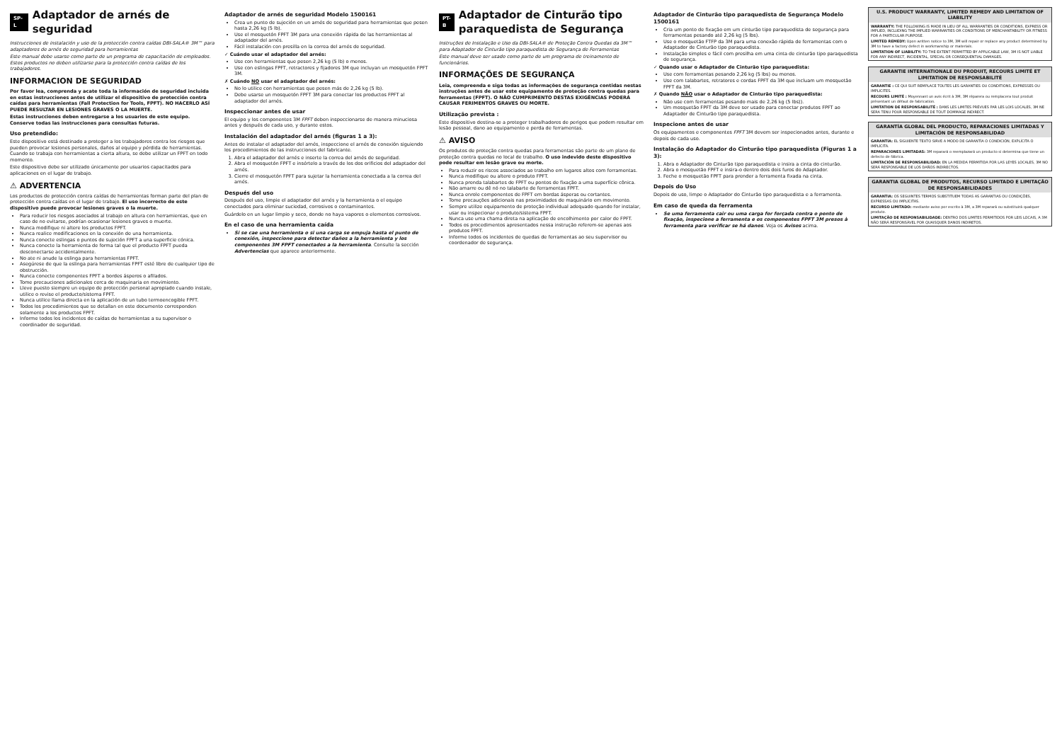SP-L Adaptador de arnés de seguridad
Instrucciones de instalación y uso de la protección contra caídas DBI-SALA® 3M™ para adaptadores de arnés de seguridad para herramientas
Este manual debe usarse como parte de un programa de capacitación de empleados. Estos productos no deben utilizarse para la protección contra caídas de los trabajadores.
INFORMACION DE SEGURIDAD
Por favor lea, comprenda y acate toda la información de seguridad incluida en estas instrucciones antes de utilizar el dispositivo de protección contra caídas para herramientas (Fall Protection for Tools, FPFT). NO HACERLO ASÍ PUEDE RESULTAR EN LESIONES GRAVES O LA MUERTE.
Estas instrucciones deben entregarse a los usuarios de este equipo. Conserve todas las instrucciones para consultas futuras.
Uso pretendido:
Este dispositivo está destinado a proteger a los trabajadores contra los riesgos que pueden provocar lesiones personales, daños al equipo y pérdida de herramientas. Cuando se trabaja con herramientas a cierta altura, se debe utilizar un FPFT en todo momento.
Este dispositivo debe ser utilizado únicamente por usuarios capacitados para aplicaciones en el lugar de trabajo.
⚠ ADVERTENCIA
Los productos de protección contra caídas de herramientas forman parte del plan de protección contra caídas en el lugar de trabajo. El uso incorrecto de este dispositivo puede provocar lesiones graves o la muerte.
Para reducir los riesgos asociados al trabajo en altura con herramientas, que en caso de no evitarse, podrían ocasionar lesiones graves o muerte.
Nunca modifique ni altere los productos FPFT.
Nunca realice modificaciones en la conexión de una herramienta.
Nunca conecte eslingas o puntos de sujeción FPFT a una superficie cónica.
Nunca conecte la herramienta de forma tal que el producto FPFT pueda desconectarse accidentalmente.
No ate ni anude la eslinga para herramientas FPFT.
Asegúrese de que la eslinga para herramientas FPFT esté libre de cualquier tipo de obstrucción.
Nunca conecte componentes FPFT a bordes ásperos o afilados.
Tome precauciones adicionales cerca de maquinaria en movimiento.
Lleve puesto siempre un equipo de protección personal apropiado cuando instale, utilice o revise el producto/sistema FPFT.
Nunca utilice llama directa en la aplicación de un tubo termoencogible FPFT.
Todos los procedimientos que se detallan en este documento corresponden solamente a los productos FPFT.
Informe todos los incidentes de caídas de herramientas a su supervisor o coordinador de seguridad.
Adaptador de arnés de seguridad Modelo 1500161
Crea un punto de sujeción en un arnés de seguridad para herramientas que pesen hasta 2,26 kg (5 lb).
Use el mosquetón FPFT 3M para una conexión rápida de las herramientas al adaptador del arnés.
Fácil instalación con presilla en la correa del arnés de seguridad.
✓ Cuándo usar el adaptador del arnés:
Use con herramientas que pesen 2,26 kg (5 lb) o menos.
Use con eslingas FPFT, retractores y fijadores 3M que incluyan un mosquetón FPFT 3M.
✗ Cuándo NO usar el adaptador del arnés:
No lo utilice con herramientas que pesen más de 2,26 kg (5 lb).
Debe usarse un mosquetón FPFT 3M para conectar los productos FPFT al adaptador del arnés.
Inspeccionar antes de usar
El equipo y los componentes 3M FPFT deben inspeccionarse de manera minuciosa antes y después de cada uso, y durante estos.
Instalación del adaptador del arnés (figuras 1 a 3):
Antes de instalar el adaptador del arnés, inspeccione el arnés de conexión siguiendo los procedimientos de las instrucciones del fabricante.
1. Abra el adaptador del arnés e inserte la correa del arnés de seguridad.
2. Abra el mosquetón FPFT e insértelo a través de los dos orificios del adaptador del arnés.
3. Cierre el mosquetón FPFT para sujetar la herramienta conectada a la correa del arnés.
Después del uso
Después del uso, limpie el adaptador del arnés y la herramienta o el equipo conectados para eliminar suciedad, corrosivos o contaminantes.
Guárdelo en un lugar limpio y seco, donde no haya vapores o elementos corrosivos.
En el caso de una herramienta caída
Si se cae una herramienta o si una carga se empuja hasta el punto de conexión, inspeccione para detectar daños a la herramienta y los componentes 3M FPFT conectados a la herramienta. Consulte la sección Advertencias que aparece anteriormente.
PT-B Adaptador de Cinturão tipo paraquedista de Segurança
Instruções de Instalação e Uso da DBI-SALA® de Proteção Contra Quedas da 3M™ para Adaptador de Cinturão tipo paraquedista de Segurança de Ferramentas
Este manual deve ser usado como parte de um programa de treinamento de funcionários.
INFORMAÇÕES DE SEGURANÇA
Leia, compreenda e siga todas as informações de segurança contidas nestas instruções antes de usar este equipamento de proteção contra quedas para ferramentas (FPFT). O NÃO CUMPRIMENTO DESTAS EXIGÊNCIAS PODERÁ CAUSAR FERIMENTOS GRAVES OU MORTE.
Utilização prevista :
Este dispositivo destina-se a proteger trabalhadores de perigos que podem resultar em lesão pessoal, dano ao equipamento e perda de ferramentas.
⚠ AVISO
Os produtos de proteção contra quedas para ferramentas são parte de um plano de proteção contra quedas no local de trabalho. O uso indevido deste dispositivo pode resultar em lesão grave ou morte.
Para reduzir os riscos associados ao trabalho em lugares altos com ferramentas.
Nunca modifique ou altere o produto FPFT.
Nunca prenda talabartes de FPFT ou pontos de fixação a uma superfície cônica.
Não amarre ou dê nó no talabarte de ferramentas FPFT.
Nunca enrole componentes de FPFT em bordas ásperas ou cortantes.
Tome precauções adicionais nas proximidades de maquinário em movimento.
Sempre utilize equipamento de proteção individual adequado quando for instalar, usar ou inspecionar o produto/sistema FPFT.
Nunca use uma chama direta na aplicação de encolhimento por calor de FPFT.
Todos os procedimentos apresentados nessa instrução referem-se apenas aos produtos FPFT.
Informe todos os incidentes de quedas de ferramentas ao seu supervisor ou coordenador de segurança.
Adaptador de Cinturão tipo paraquedista de Segurança Modelo 1500161
Cria um ponto de fixação em um cinturão tipo paraquedista de segurança para ferramentas pesando até 2,26 kg (5 lbs).
Use o mosquetão FTFP da 3M para uma conexão rápida de ferramentas com o Adaptador de Cinturão tipo paraquedista.
Instalação simples e fácil com presilha em uma cinta de cinturão tipo paraquedista de segurança.
✓ Quando usar o Adaptador de Cinturão tipo paraquedista:
Use com ferramentas pesando 2,26 kg (5 lbs) ou menos.
Use com talabartes, retratores e cordas FPFT da 3M que incluam um mosquetão FPFT da 3M.
✗ Quando NÃO usar o Adaptador de Cinturão tipo paraquedista:
Não use com ferramentas pesando mais de 2,26 kg (5 lbs)).
Um mosquetão FPFT da 3M deve ser usado para conectar produtos FPFT ao Adaptador de Cinturão tipo paraquedista.
Inspecione antes de usar
Os equipamentos e componentes FPFT 3M devem ser inspecionados antes, durante e depois de cada uso.
Instalação do Adaptador do Cinturão tipo paraquedista (Figuras 1 a 3):
1. Abra o Adaptador do Cinturão tipo paraquedista e insira a cinta do cinturão.
2. Abra o mosquetão FPFT e insira-o dentro dois dois furos do Adaptador.
3. Feche o mosquetão FPFT para prender a ferramenta fixada na cinta.
Depois do Uso
Depois do uso, limpe o Adaptador do Cinturão tipo paraquedista e a ferramenta.
Em caso de queda da ferramenta
Se uma ferramenta cair ou uma carga for forçada contra o ponto de fixação, inspecione a ferramenta e os componentes FPFT 3M presos à ferramenta para verificar se há danos. Veja os Avisos acima.
U.S. PRODUCT WARRANTY, LIMITED REMEDY AND LIMITATION OF LIABILITY
WARRANTY: THE FOLLOWING IS MADE IN LIEU OF ALL WARRANTIES OR CONDITIONS, EXPRESS OR IMPLIED, INCLUDING THE IMPLIED WARRANTIES OR CONDITIONS OF MERCHANTABILITY OR FITNESS FOR A PARTICULAR PURPOSE.
LIMITED REMEDY: Upon written notice to 3M, 3M will repair or replace any product determined by 3M to have a factory defect in workmanship or materials.
LIMITATION OF LIABILITY: TO THE EXTENT PERMITTED BY APPLICABLE LAW, 3M IS NOT LIABLE FOR ANY INDIRECT, INCIDENTAL, SPECIAL OR CONSEQUENTIAL DAMAGES.
GARANTIE INTERNATIONALE DU PRODUIT, RECOURS LIMITÉ ET LIMITATION DE RESPONSABILITÉ
GARANTIE : CE QUI SUIT REMPLACE TOUTES LES GARANTIES OU CONDITIONS, EXPRESSES OU IMPLICITES.
RECOURS LIMITÉ : Moyennant un avis écrit à 3M, 3M réparera ou remplacera tout produit présentant un défaut de fabrication.
LIMITATION DE RESPONSABILITÉ : DANS LES LIMITES PRÉVUES PAR LES LOIS LOCALES, 3M NE SERA TENU POUR RESPONSABLE DE TOUT DOMMAGE INDIRECT.
GARANTÍA GLOBAL DEL PRODUCTO, REPARACIONES LIMITADAS Y LIMITACIÓN DE RESPONSABILIDAD
GARANTÍA: EL SIGUIENTE TEXTO SIRVE A MODO DE GARANTÍA O CONDICIÓN, EXPLÍCITA O IMPLÍCITA.
REPARACIONES LIMITADAS: 3M reparará o reemplazará un producto si determina que tiene un defecto de fábrica.
LIMITACIÓN DE RESPONSABILIDAD: EN LA MEDIDA PERMITIDA POR LAS LEYES LOCALES, 3M NO SERÁ RESPONSABLE DE LOS DAÑOS INDIRECTOS.
GARANTIA GLOBAL DE PRODUTOS, RECURSO LIMITADO E LIMITAÇÃO DE RESPONSABILIDADES
GARANTIA: OS SEGUINTES TERMOS SUBSTITUEM TODAS AS GARANTIAS OU CONDIÇÕES, EXPRESSAS OU IMPLÍCITAS.
RECURSO LIMITADO: mediante aviso por escrito à 3M, a 3M reparará ou substituirá qualquer produto.
LIMITAÇÃO DE RESPONSABILIDADE: DENTRO DOS LIMITES PERMITIDOS POR LEIS LOCAIS, A 3M NÃO SERÁ RESPONSÁVEL POR QUAISQUER DANOS INDIRETOS.